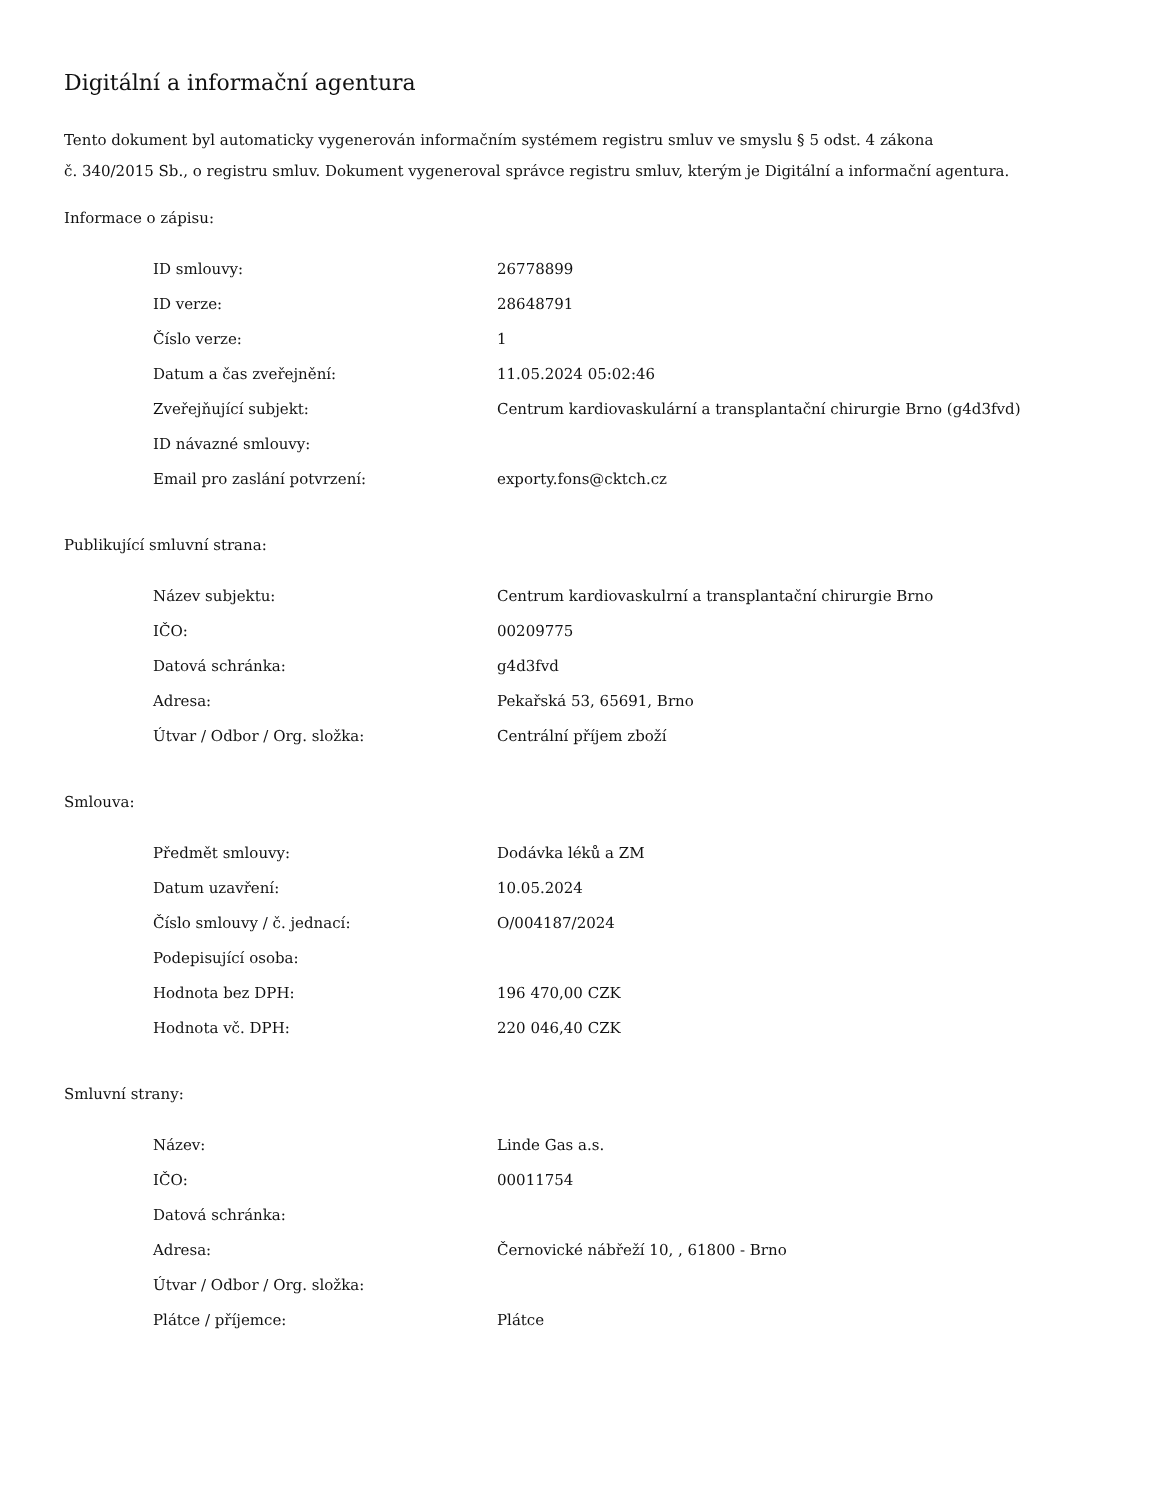Digitální a informační agentura
Tento dokument byl automaticky vygenerován informačním systémem registru smluv ve smyslu § 5 odst. 4 zákona
č. 340/2015 Sb., o registru smluv. Dokument vygeneroval správce registru smluv, kterým je Digitální a informační agentura.
Informace o zápisu:
| ID smlouvy: | 26778899 |
| ID verze: | 28648791 |
| Číslo verze: | 1 |
| Datum a čas zveřejnění: | 11.05.2024 05:02:46 |
| Zveřejňující subjekt: | Centrum kardiovaskulární a transplantační chirurgie Brno (g4d3fvd) |
| ID návazné smlouvy: | |
| Email pro zaslání potvrzení: | exporty.fons@cktch.cz |
Publikující smluvní strana:
| Název subjektu: | Centrum kardiovaskulrní a transplantační chirurgie Brno |
| IČO: | 00209775 |
| Datová schránka: | g4d3fvd |
| Adresa: | Pekařská 53, 65691, Brno |
| Útvar / Odbor / Org. složka: | Centrální příjem zboží |
Smlouva:
| Předmět smlouvy: | Dodávka léků a ZM |
| Datum uzavření: | 10.05.2024 |
| Číslo smlouvy / č. jednací: | O/004187/2024 |
| Podepisující osoba: | |
| Hodnota bez DPH: | 196 470,00 CZK |
| Hodnota vč. DPH: | 220 046,40 CZK |
Smluvní strany:
| Název: | Linde Gas a.s. |
| IČO: | 00011754 |
| Datová schránka: | |
| Adresa: | Černovické nábřeží 10, , 61800 - Brno |
| Útvar / Odbor / Org. složka: | |
| Plátce / příjemce: | Plátce |